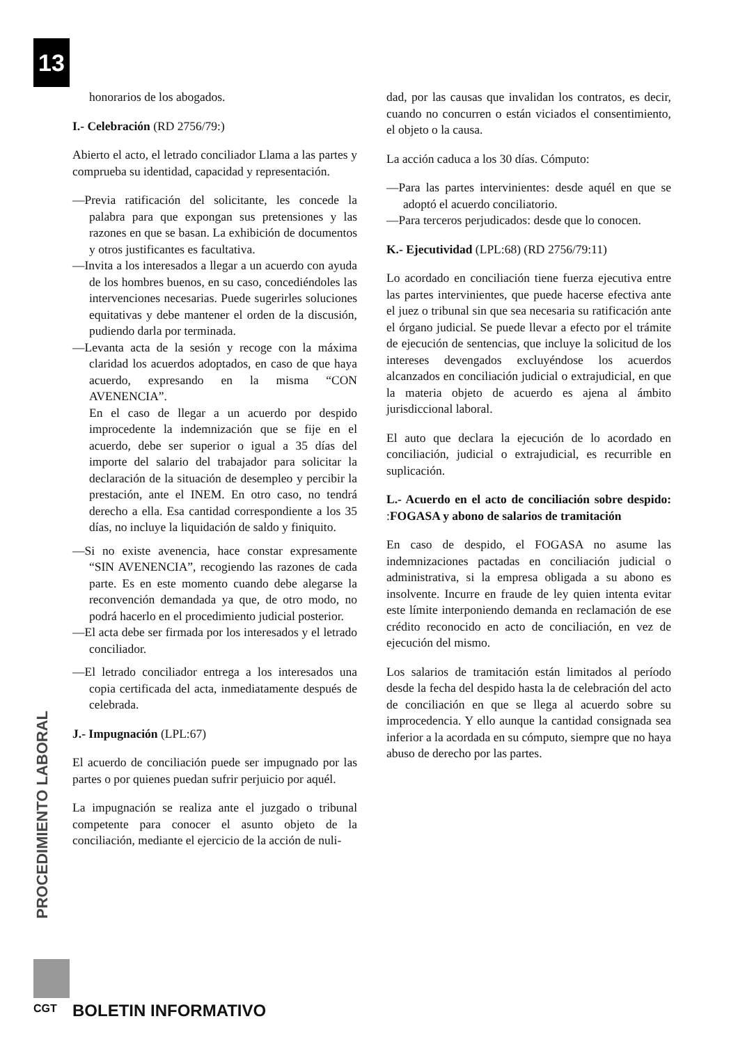13
honorarios de los abogados.
I.- Celebración (RD 2756/79:)
Abierto el acto, el letrado conciliador Llama a las partes y comprueba su identidad, capacidad y representación.
—Previa ratificación del solicitante, les concede la palabra para que expongan sus pretensiones y las razones en que se basan. La exhibición de documentos y otros justificantes es facultativa.
—Invita a los interesados a llegar a un acuerdo con ayuda de los hombres buenos, en su caso, concediéndoles las intervenciones necesarias. Puede sugerirles soluciones equitativas y debe mantener el orden de la discusión, pudiendo darla por terminada.
—Levanta acta de la sesión y recoge con la máxima claridad los acuerdos adoptados, en caso de que haya acuerdo, expresando en la misma “CON AVENENCIA”.
En el caso de llegar a un acuerdo por despido improcedente la indemnización que se fije en el acuerdo, debe ser superior o igual a 35 días del importe del salario del trabajador para solicitar la declaración de la situación de desempleo y percibir la prestación, ante el INEM. En otro caso, no tendrá derecho a ella. Esa cantidad correspondiente a los 35 días, no incluye la liquidación de saldo y finiquito.
—Si no existe avenencia, hace constar expresamente “SIN AVENENCIA”, recogiendo las razones de cada parte. Es en este momento cuando debe alegarse la reconvención demandada ya que, de otro modo, no podrá hacerlo en el procedimiento judicial posterior.
—El acta debe ser firmada por los interesados y el letrado conciliador.
—El letrado conciliador entrega a los interesados una copia certificada del acta, inmediatamente después de celebrada.
J.- Impugnación (LPL:67)
El acuerdo de conciliación puede ser impugnado por las partes o por quienes puedan sufrir perjuicio por aquél.
La impugnación se realiza ante el juzgado o tribunal competente para conocer el asunto objeto de la conciliación, mediante el ejercicio de la acción de nuli-
dad, por las causas que invalidan los contratos, es decir, cuando no concurren o están viciados el consentimiento, el objeto o la causa.
La acción caduca a los 30 días. Cómputo:
—Para las partes intervinientes: desde aquél en que se adoptó el acuerdo conciliatorio.
—Para terceros perjudicados: desde que lo conocen.
K.- Ejecutividad (LPL:68) (RD 2756/79:11)
Lo acordado en conciliación tiene fuerza ejecutiva entre las partes intervinientes, que puede hacerse efectiva ante el juez o tribunal sin que sea necesaria su ratificación ante el órgano judicial. Se puede llevar a efecto por el trámite de ejecución de sentencias, que incluye la solicitud de los intereses devengados excluyéndose los acuerdos alcanzados en conciliación judicial o extrajudicial, en que la materia objeto de acuerdo es ajena al ámbito jurisdiccional laboral.
El auto que declara la ejecución de lo acordado en conciliación, judicial o extrajudicial, es recurrible en suplicación.
L.- Acuerdo en el acto de conciliación sobre despido: :FOGASA y abono de salarios de tramitación
En caso de despido, el FOGASA no asume las indemnizaciones pactadas en conciliación judicial o administrativa, si la empresa obligada a su abono es insolvente. Incurre en fraude de ley quien intenta evitar este límite interponiendo demanda en reclamación de ese crédito reconocido en acto de conciliación, en vez de ejecución del mismo.
Los salarios de tramitación están limitados al período desde la fecha del despido hasta la de celebración del acto de conciliación en que se llega al acuerdo sobre su improcedencia. Y ello aunque la cantidad consignada sea inferior a la acordada en su cómputo, siempre que no haya abuso de derecho por las partes.
PROCEDIMIENTO LABORAL
CGT BOLETIN INFORMATIVO